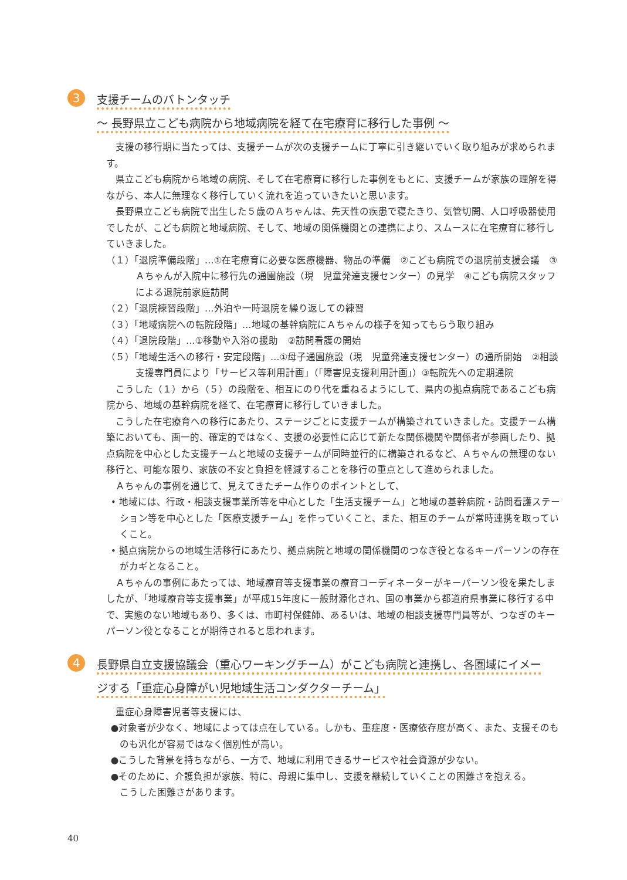3
支援チームのバトンタッチ
～ 長野県立こども病院から地域病院を経て在宅療育に移行した事例 ～
支援の移行期に当たっては、支援チームが次の支援チームに丁寧に引き継いでいく取り組みが求められます。
県立こども病院から地域の病院、そして在宅療育に移行した事例をもとに、支援チームが家族の理解を得ながら、本人に無理なく移行していく流れを追っていきたいと思います。
長野県立こども病院で出生した５歳のＡちゃんは、先天性の疾患で寝たきり、気管切開、人口呼吸器使用でしたが、こども病院と地域病院、そして、地域の関係機関との連携により、スムースに在宅療育に移行していきました。
（１）「退院準備段階」…①在宅療育に必要な医療機器、物品の準備　②こども病院での退院前支援会議　③Ａちゃんが入院中に移行先の通園施設（現　児童発達支援センター）の見学　④こども病院スタッフによる退院前家庭訪問
（２）「退院練習段階」…外泊や一時退院を繰り返しての練習
（３）「地域病院への転院段階」…地域の基幹病院にＡちゃんの様子を知ってもらう取り組み
（４）「退院段階」…①移動や入浴の援助　②訪問看護の開始
（５）「地域生活への移行・安定段階」…①母子通園施設（現　児童発達支援センター）の通所開始　②相談支援専門員により「サービス等利用計画」（「障害児支援利用計画」）③転院先への定期通院
こうした（１）から（５）の段階を、相互にのり代を重ねるようにして、県内の拠点病院であるこども病院から、地域の基幹病院を経て、在宅療育に移行していきました。
こうした在宅療育への移行にあたり、ステージごとに支援チームが構築されていきました。支援チーム構築においても、画一的、確定的ではなく、支援の必要性に応じて新たな関係機関や関係者が参画したり、拠点病院を中心とした支援チームと地域の支援チームが同時並行的に構築されるなど、Ａちゃんの無理のない移行と、可能な限り、家族の不安と負担を軽減することを移行の重点として進められました。
Ａちゃんの事例を通じて、見えてきたチーム作りのポイントとして、
• 地域には、行政・相談支援事業所等を中心とした「生活支援チーム」と地域の基幹病院・訪問看護ステーション等を中心とした「医療支援チーム」を作っていくこと、また、相互のチームが常時連携を取っていくこと。
• 拠点病院からの地域生活移行にあたり、拠点病院と地域の関係機関のつなぎ役となるキーパーソンの存在がカギとなること。
Ａちゃんの事例にあたっては、地域療育等支援事業の療育コーディネーターがキーパーソン役を果たしましたが、「地域療育等支援事業」が平成15年度に一般財源化され、国の事業から都道府県事業に移行する中で、実態のない地域もあり、多くは、市町村保健師、あるいは、地域の相談支援専門員等が、つなぎのキーパーソン役となることが期待されると思われます。
4
長野県自立支援協議会（重心ワーキングチーム）がこども病院と連携し、各圏域にイメー
ジする「重症心身障がい児地域生活コンダクターチーム」
重症心身障害児者等支援には、
●対象者が少なく、地域によっては点在している。しかも、重症度・医療依存度が高く、また、支援そのものも汎化が容易ではなく個別性が高い。
●こうした背景を持ちながら、一方で、地域に利用できるサービスや社会資源が少ない。
●そのために、介護負担が家族、特に、母親に集中し、支援を継続していくことの困難さを抱える。
こうした困難さがあります。
40